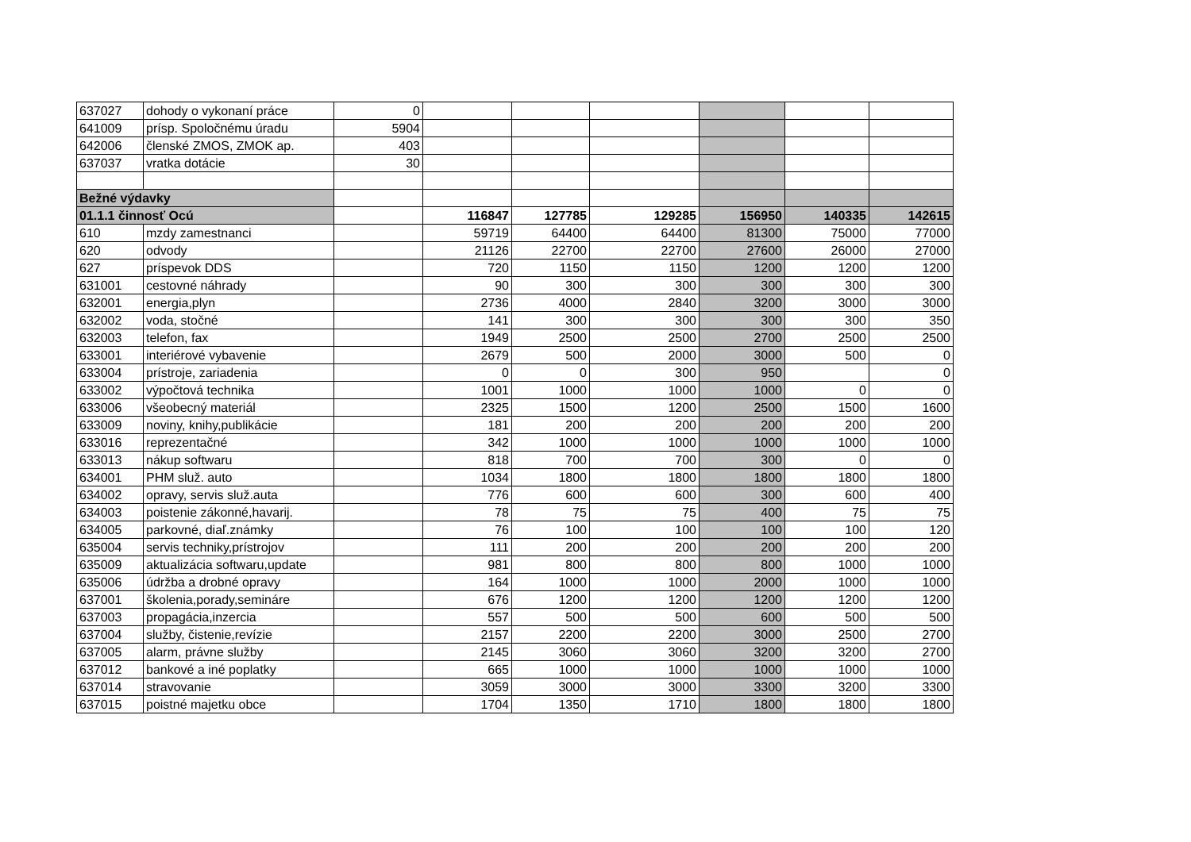| 637027 | dohody o vykonaní práce | 0 | | | | | | |
| 641009 | prísp. Spoločnému úradu | 5904 | | | | | | |
| 642006 | členské ZMOS, ZMOK ap. | 403 | | | | | | |
| 637037 | vratka dotácie | 30 | | | | | | |
| Bežné výdavky | | | | | | | | |
| 01.1.1 činnosť Ocú | | | 116847 | 127785 | 129285 | 156950 | 140335 | 142615 |
| 610 | mzdy zamestnanci | | 59719 | 64400 | 64400 | 81300 | 75000 | 77000 |
| 620 | odvody | | 21126 | 22700 | 22700 | 27600 | 26000 | 27000 |
| 627 | príspevok DDS | | 720 | 1150 | 1150 | 1200 | 1200 | 1200 |
| 631001 | cestovné náhrady | | 90 | 300 | 300 | 300 | 300 | 300 |
| 632001 | energia,plyn | | 2736 | 4000 | 2840 | 3200 | 3000 | 3000 |
| 632002 | voda, stočné | | 141 | 300 | 300 | 300 | 300 | 350 |
| 632003 | telefon, fax | | 1949 | 2500 | 2500 | 2700 | 2500 | 2500 |
| 633001 | interiérové vybavenie | | 2679 | 500 | 2000 | 3000 | 500 | 0 |
| 633004 | prístroje, zariadenia | | 0 | 0 | 300 | 950 | | 0 |
| 633002 | výpočtová technika | | 1001 | 1000 | 1000 | 1000 | 0 | 0 |
| 633006 | všeobecný materiál | | 2325 | 1500 | 1200 | 2500 | 1500 | 1600 |
| 633009 | noviny, knihy,publikácie | | 181 | 200 | 200 | 200 | 200 | 200 |
| 633016 | reprezentačné | | 342 | 1000 | 1000 | 1000 | 1000 | 1000 |
| 633013 | nákup softwaru | | 818 | 700 | 700 | 300 | 0 | 0 |
| 634001 | PHM služ. auto | | 1034 | 1800 | 1800 | 1800 | 1800 | 1800 |
| 634002 | opravy, servis služ.auta | | 776 | 600 | 600 | 300 | 600 | 400 |
| 634003 | poistenie zákonné,havarij. | | 78 | 75 | 75 | 400 | 75 | 75 |
| 634005 | parkovné, diaľ.známky | | 76 | 100 | 100 | 100 | 100 | 120 |
| 635004 | servis techniky,prístrojov | | 111 | 200 | 200 | 200 | 200 | 200 |
| 635009 | aktualizácia softwaru,update | | 981 | 800 | 800 | 800 | 1000 | 1000 |
| 635006 | údržba a drobné opravy | | 164 | 1000 | 1000 | 2000 | 1000 | 1000 |
| 637001 | školenia,porady,semináre | | 676 | 1200 | 1200 | 1200 | 1200 | 1200 |
| 637003 | propagácia,inzercia | | 557 | 500 | 500 | 600 | 500 | 500 |
| 637004 | služby, čistenie,revízie | | 2157 | 2200 | 2200 | 3000 | 2500 | 2700 |
| 637005 | alarm, právne služby | | 2145 | 3060 | 3060 | 3200 | 3200 | 2700 |
| 637012 | bankové a iné poplatky | | 665 | 1000 | 1000 | 1000 | 1000 | 1000 |
| 637014 | stravovanie | | 3059 | 3000 | 3000 | 3300 | 3200 | 3300 |
| 637015 | poistné majetku obce | | 1704 | 1350 | 1710 | 1800 | 1800 | 1800 |